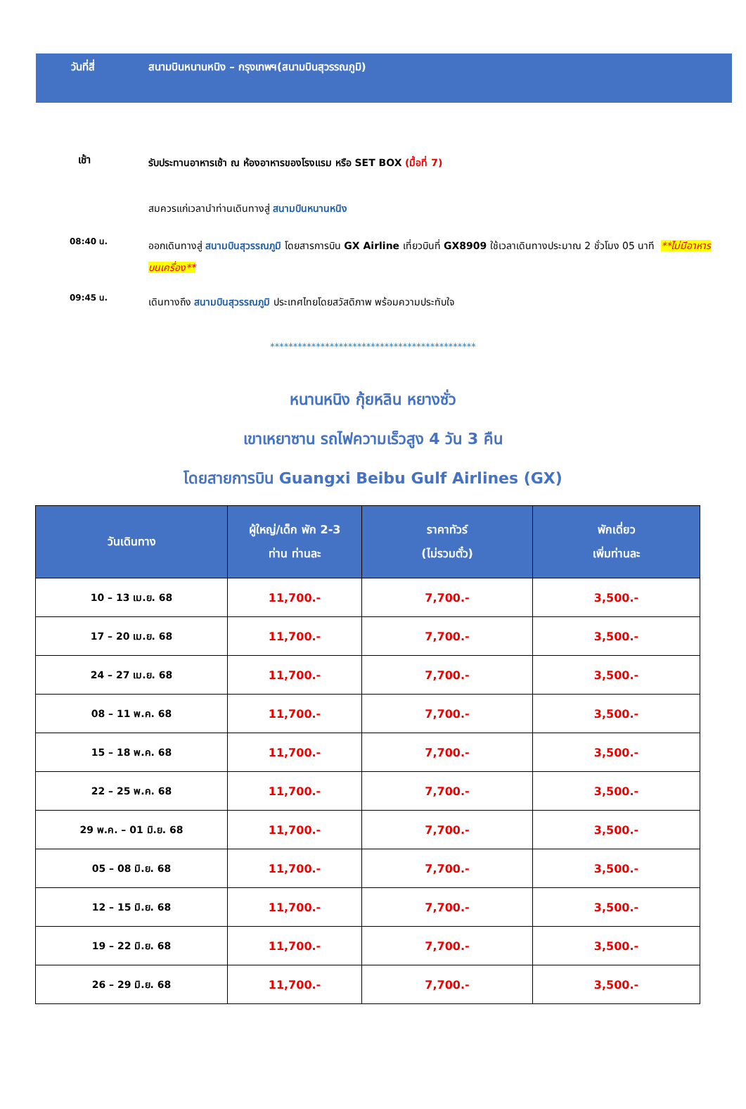วันที่สี่ สนามบินหนานหนิง – กรุงเทพฯ(สนามบินสุวรรณภูมิ)
เช้า
รับประทานอาหารเช้า ณ ห้องอาหารของโรงแรม หรือ SET BOX (มื้อที่ 7)
สมควรแก่เวลานำท่านเดินทางสู่ สนามบินหนานหนิง
08:40 น.
ออกเดินทางสู่ สนามบินสุวรรณภูมิ โดยสารการบิน GX Airline เที่ยวบินที่ GX8909 ใช้เวลาเดินทางประมาณ 2 ชั่วโมง 05 นาที **ไม่มีอาหารบนเครื่อง**
09:45 น.
เดินทางถึง สนามบินสุวรรณภูมิ ประเทศไทยโดยสวัสดิภาพ พร้อมความประทับใจ
*********************************************
หนานหนิง กุ้ยหลิน หยางซั่ว
เขาเหยาซาน รถไฟความเร็วสูง 4 วัน 3 คืน
โดยสายการบิน Guangxi Beibu Gulf Airlines (GX)
| วันเดินทาง | ผู้ใหญ่/เด็ก พัก 2-3 ท่าน ท่านละ | ราคาทัวร์ (ไม่รวมตั๋ว) | พักเดี่ยว เพิ่มท่านละ |
| --- | --- | --- | --- |
| 10 – 13 เม.ย. 68 | 11,700.- | 7,700.- | 3,500.- |
| 17 – 20 เม.ย. 68 | 11,700.- | 7,700.- | 3,500.- |
| 24 – 27 เม.ย. 68 | 11,700.- | 7,700.- | 3,500.- |
| 08 – 11 พ.ค. 68 | 11,700.- | 7,700.- | 3,500.- |
| 15 – 18 พ.ค. 68 | 11,700.- | 7,700.- | 3,500.- |
| 22 – 25 พ.ค. 68 | 11,700.- | 7,700.- | 3,500.- |
| 29 พ.ค. – 01 มิ.ย. 68 | 11,700.- | 7,700.- | 3,500.- |
| 05 – 08 มิ.ย. 68 | 11,700.- | 7,700.- | 3,500.- |
| 12 – 15 มิ.ย. 68 | 11,700.- | 7,700.- | 3,500.- |
| 19 – 22 มิ.ย. 68 | 11,700.- | 7,700.- | 3,500.- |
| 26 – 29 มิ.ย. 68 | 11,700.- | 7,700.- | 3,500.- |